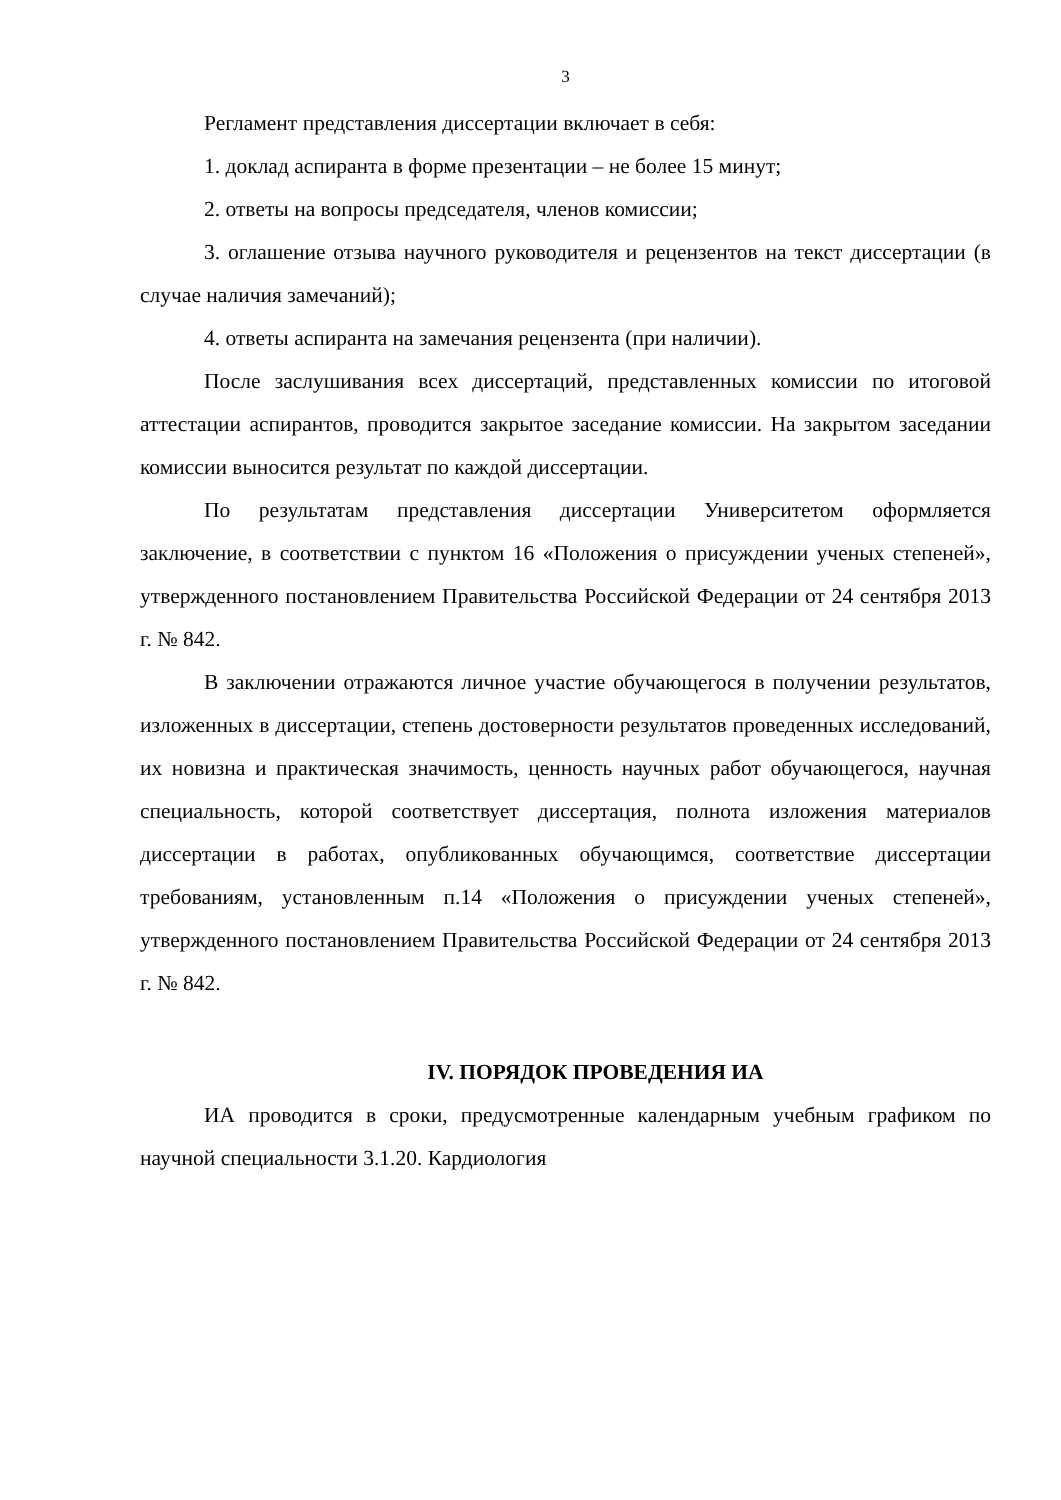3
Регламент представления диссертации включает в себя:
1. доклад аспиранта в форме презентации – не более 15 минут;
2. ответы на вопросы председателя, членов комиссии;
3. оглашение отзыва научного руководителя и рецензентов на текст диссертации (в случае наличия замечаний);
4. ответы аспиранта на замечания рецензента (при наличии).
После заслушивания всех диссертаций, представленных комиссии по итоговой аттестации аспирантов, проводится закрытое заседание комиссии. На закрытом заседании комиссии выносится результат по каждой диссертации.
По результатам представления диссертации Университетом оформляется заключение, в соответствии с пунктом 16 «Положения о присуждении ученых степеней», утвержденного постановлением Правительства Российской Федерации от 24 сентября 2013 г. № 842.
В заключении отражаются личное участие обучающегося в получении результатов, изложенных в диссертации, степень достоверности результатов проведенных исследований, их новизна и практическая значимость, ценность научных работ обучающегося, научная специальность, которой соответствует диссертация, полнота изложения материалов диссертации в работах, опубликованных обучающимся, соответствие диссертации требованиям, установленным п.14 «Положения о присуждении ученых степеней», утвержденного постановлением Правительства Российской Федерации от 24 сентября 2013 г. № 842.
IV. ПОРЯДОК ПРОВЕДЕНИЯ ИА
ИА проводится в сроки, предусмотренные календарным учебным графиком по научной специальности 3.1.20. Кардиология